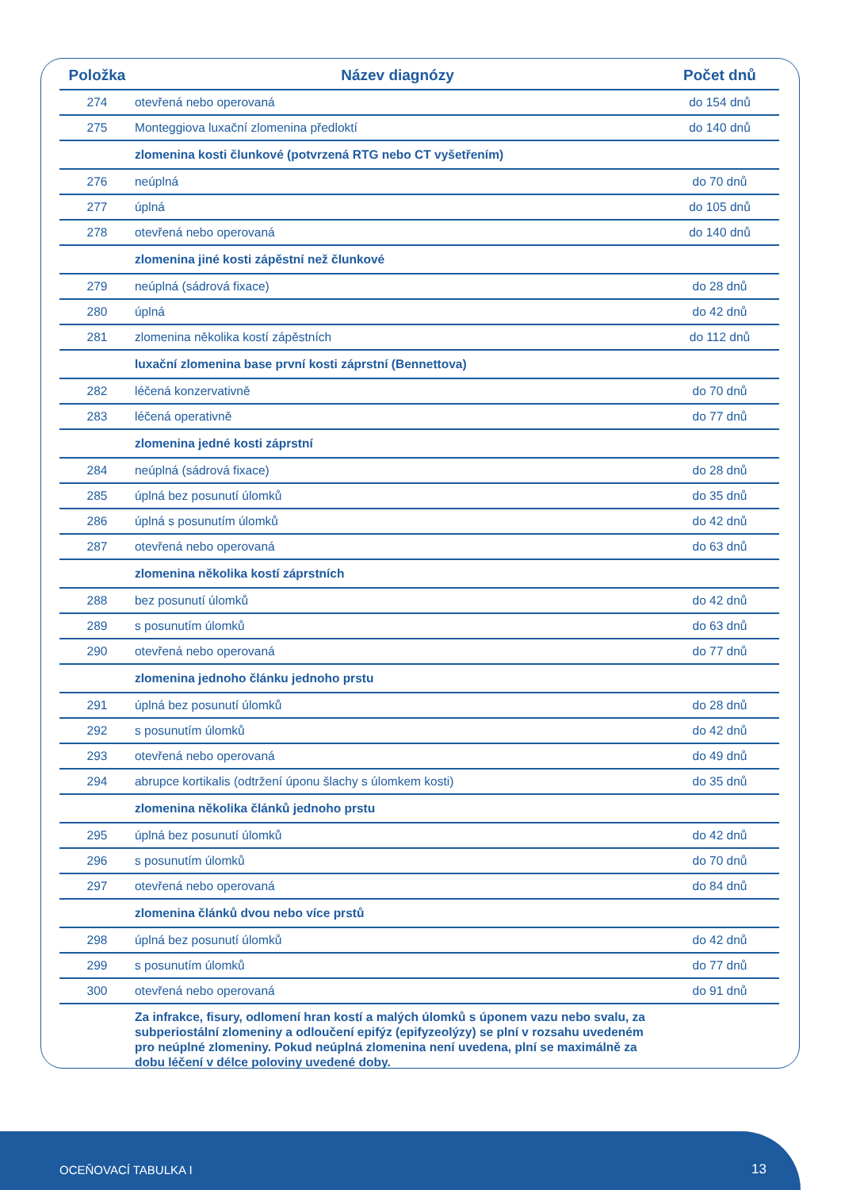| Položka | Název diagnózy | Počet dnů |
| --- | --- | --- |
| 274 | otevřená nebo operovaná | do 154 dnů |
| 275 | Monteggiova luxační zlomenina předloktí | do 140 dnů |
| | zlomenina kosti člunkové (potvrzená RTG nebo CT vyšetřením) | |
| 276 | neúplná | do 70 dnů |
| 277 | úplná | do 105 dnů |
| 278 | otevřená nebo operovaná | do 140 dnů |
| | zlomenina jiné kosti zápěstní než člunkové | |
| 279 | neúplná (sádrová fixace) | do 28 dnů |
| 280 | úplná | do 42 dnů |
| 281 | zlomenina několika kostí zápěstních | do 112 dnů |
| | luxační zlomenina base první kosti záprstní (Bennettova) | |
| 282 | léčená konzervativně | do 70 dnů |
| 283 | léčená operativně | do 77 dnů |
| | zlomenina jedné kosti záprstní | |
| 284 | neúplná (sádrová fixace) | do 28 dnů |
| 285 | úplná bez posunutí úlomků | do 35 dnů |
| 286 | úplná s posunutím úlomků | do 42 dnů |
| 287 | otevřená nebo operovaná | do 63 dnů |
| | zlomenina několika kostí záprstních | |
| 288 | bez posunutí úlomků | do 42 dnů |
| 289 | s posunutím úlomků | do 63 dnů |
| 290 | otevřená nebo operovaná | do 77 dnů |
| | zlomenina jednoho článku jednoho prstu | |
| 291 | úplná bez posunutí úlomků | do 28 dnů |
| 292 | s posunutím úlomků | do 42 dnů |
| 293 | otevřená nebo operovaná | do 49 dnů |
| 294 | abrupce kortikalis (odtržení úponu šlachy s úlomkem kosti) | do 35 dnů |
| | zlomenina několika článků jednoho prstu | |
| 295 | úplná bez posunutí úlomků | do 42 dnů |
| 296 | s posunutím úlomků | do 70 dnů |
| 297 | otevřená nebo operovaná | do 84 dnů |
| | zlomenina článků dvou nebo více prstů | |
| 298 | úplná bez posunutí úlomků | do 42 dnů |
| 299 | s posunutím úlomků | do 77 dnů |
| 300 | otevřená nebo operovaná | do 91 dnů |
| | Za infrakce, fisury, odlomení hran kostí a malých úlomků s úponem vazu nebo svalu, za subperiostální zlomeniny a odloučení epifýz (epifyzeolýzy) se plní v rozsahu uvedeném pro neúplné zlomeniny. Pokud neúplná zlomenina není uvedena, plní se maximálně za dobu léčení v délce poloviny uvedené doby. | |
OCEŇOVACÍ TABULKA I 13